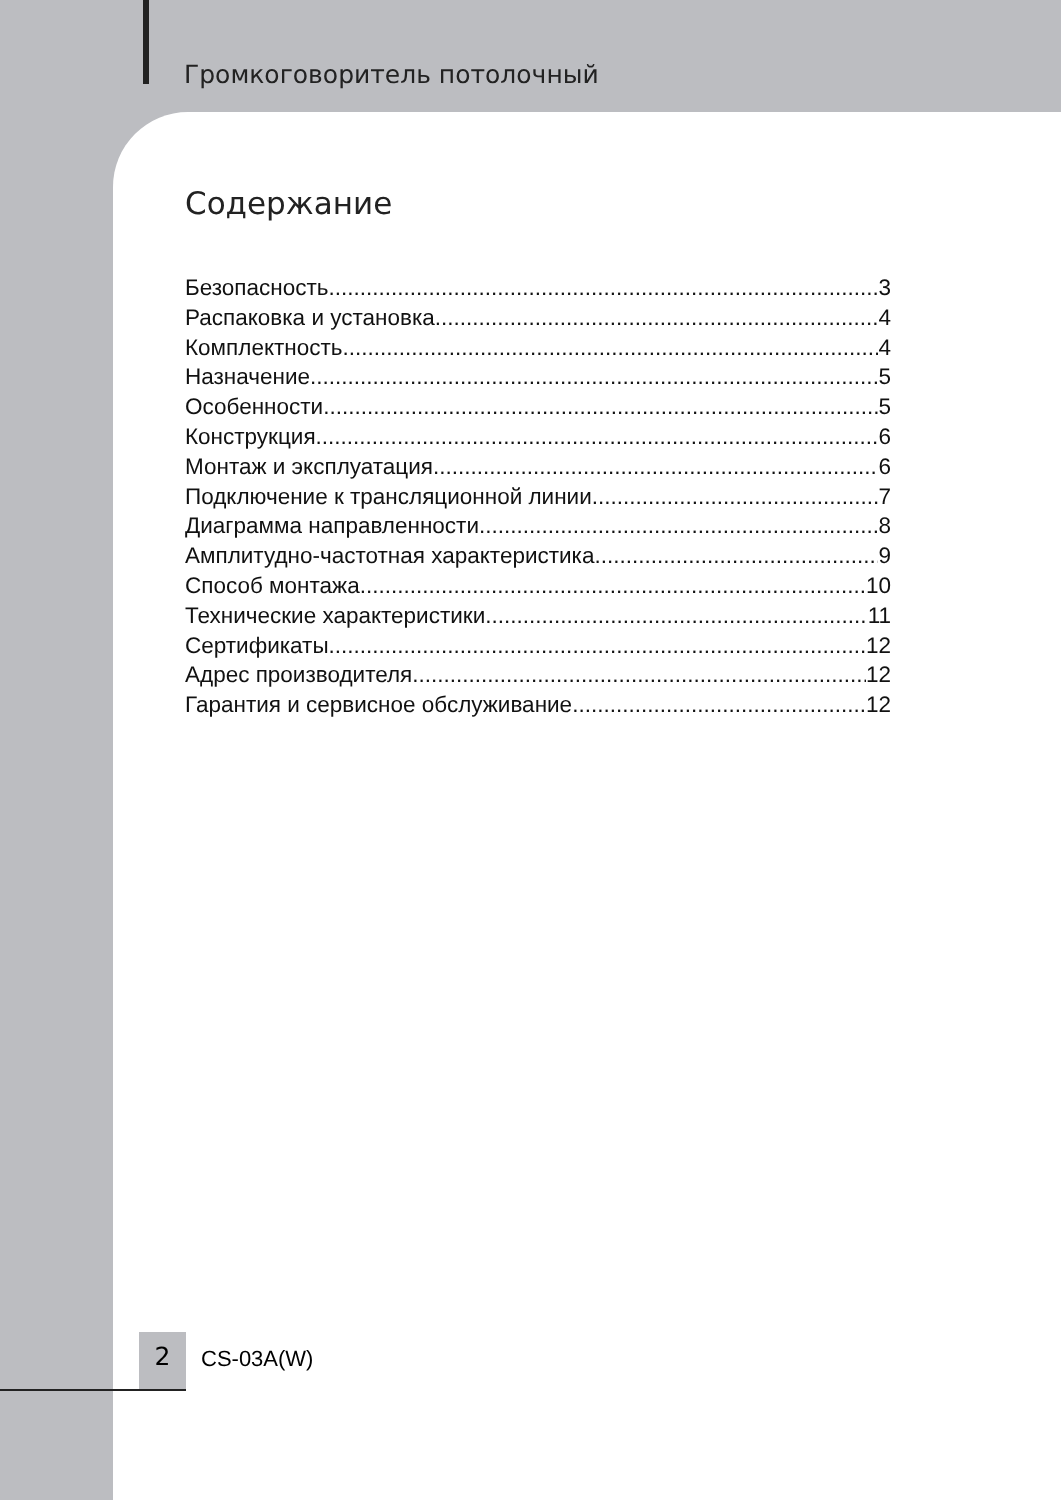Громкоговоритель потолочный
Содержание
Безопасность 3
Распаковка и установка 4
Комплектность 4
Назначение 5
Особенности 5
Конструкция 6
Монтаж и эксплуатация 6
Подключение к трансляционной линии 7
Диаграмма направленности 8
Амплитудно-частотная характеристика 9
Способ монтажа 10
Технические характеристики 11
Сертификаты 12
Адрес производителя 12
Гарантия и сервисное обслуживание 12
2 CS-03A(W)